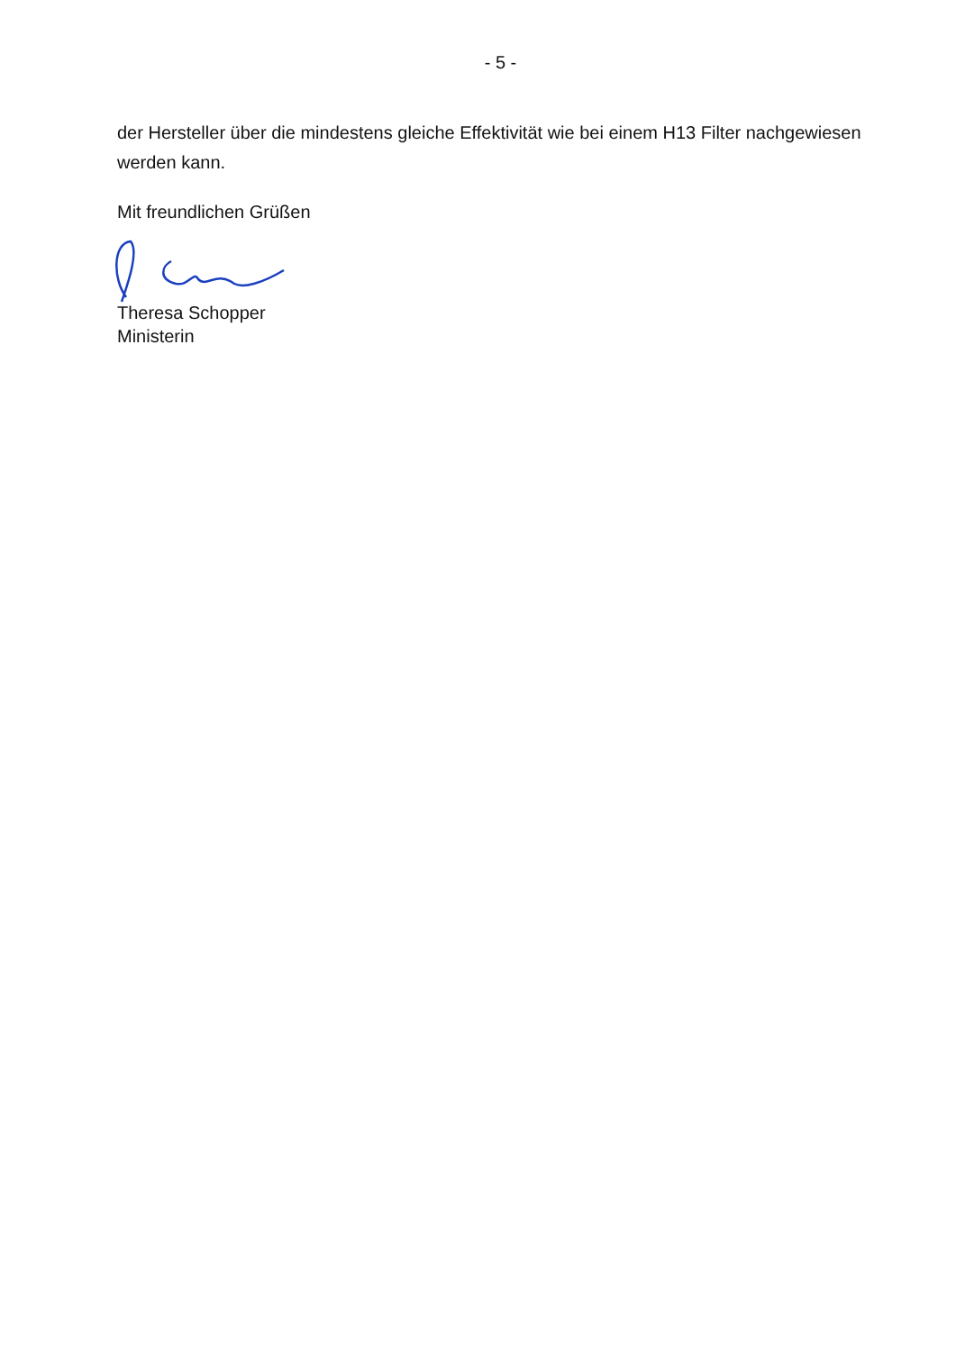- 5 -
der Hersteller über die mindestens gleiche Effektivität wie bei einem H13 Filter nachgewiesen werden kann.
Mit freundlichen Grüßen
Theresa Schopper
Ministerin